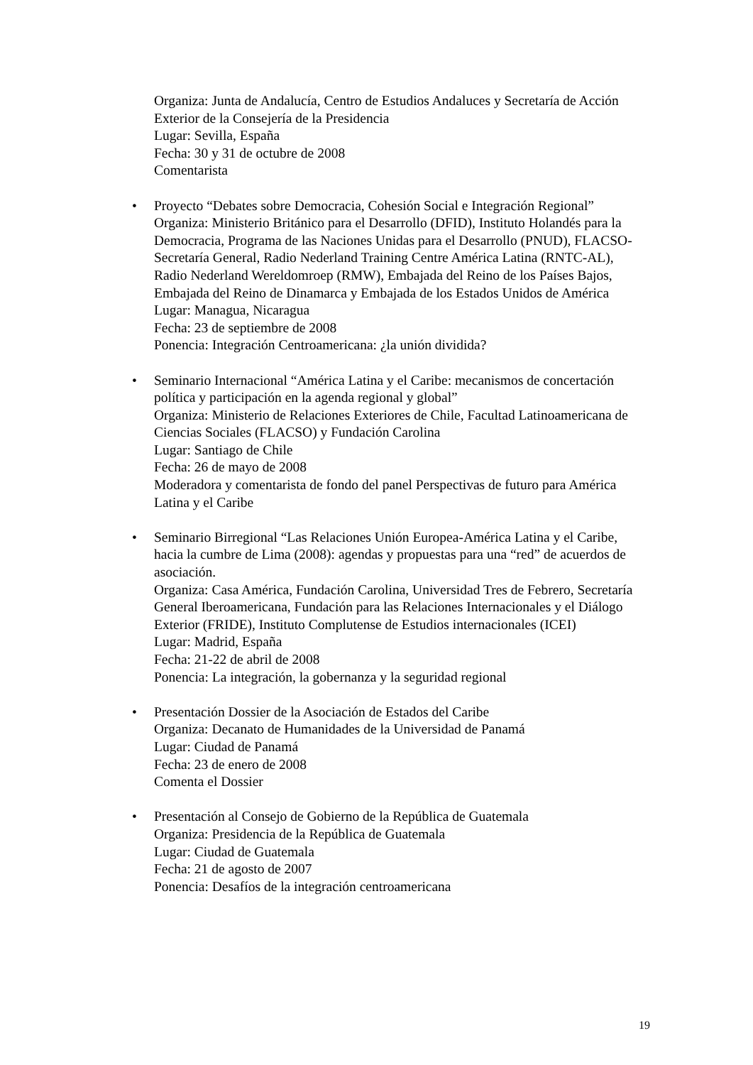Organiza: Junta de Andalucía, Centro de Estudios Andaluces y Secretaría de Acción Exterior de la Consejería de la Presidencia
Lugar: Sevilla, España
Fecha: 30 y 31 de octubre de 2008
Comentarista
• Proyecto “Debates sobre Democracia, Cohesión Social e Integración Regional” Organiza: Ministerio Británico para el Desarrollo (DFID), Instituto Holandés para la Democracia, Programa de las Naciones Unidas para el Desarrollo (PNUD), FLACSO-Secretaría General, Radio Nederland Training Centre América Latina (RNTC-AL), Radio Nederland Wereldomroep (RMW), Embajada del Reino de los Países Bajos, Embajada del Reino de Dinamarca y Embajada de los Estados Unidos de América
Lugar: Managua, Nicaragua
Fecha: 23 de septiembre de 2008
Ponencia: Integración Centroamericana: ¿la unión dividida?
• Seminario Internacional “América Latina y el Caribe: mecanismos de concertación política y participación en la agenda regional y global”
Organiza: Ministerio de Relaciones Exteriores de Chile, Facultad Latinoamericana de Ciencias Sociales (FLACSO) y Fundación Carolina
Lugar: Santiago de Chile
Fecha: 26 de mayo de 2008
Moderadora y comentarista de fondo del panel Perspectivas de futuro para América Latina y el Caribe
• Seminario Birregional “Las Relaciones Unión Europea-América Latina y el Caribe, hacia la cumbre de Lima (2008): agendas y propuestas para una “red” de acuerdos de asociación.
Organiza: Casa América, Fundación Carolina, Universidad Tres de Febrero, Secretaría General Iberoamericana, Fundación para las Relaciones Internacionales y el Diálogo Exterior (FRIDE), Instituto Complutense de Estudios internacionales (ICEI)
Lugar: Madrid, España
Fecha: 21-22 de abril de 2008
Ponencia: La integración, la gobernanza y la seguridad regional
• Presentación Dossier de la Asociación de Estados del Caribe
Organiza: Decanato de Humanidades de la Universidad de Panamá
Lugar: Ciudad de Panamá
Fecha: 23 de enero de 2008
Comenta el Dossier
• Presentación al Consejo de Gobierno de la República de Guatemala
Organiza: Presidencia de la República de Guatemala
Lugar: Ciudad de Guatemala
Fecha: 21 de agosto de 2007
Ponencia: Desafíos de la integración centroamericana
19